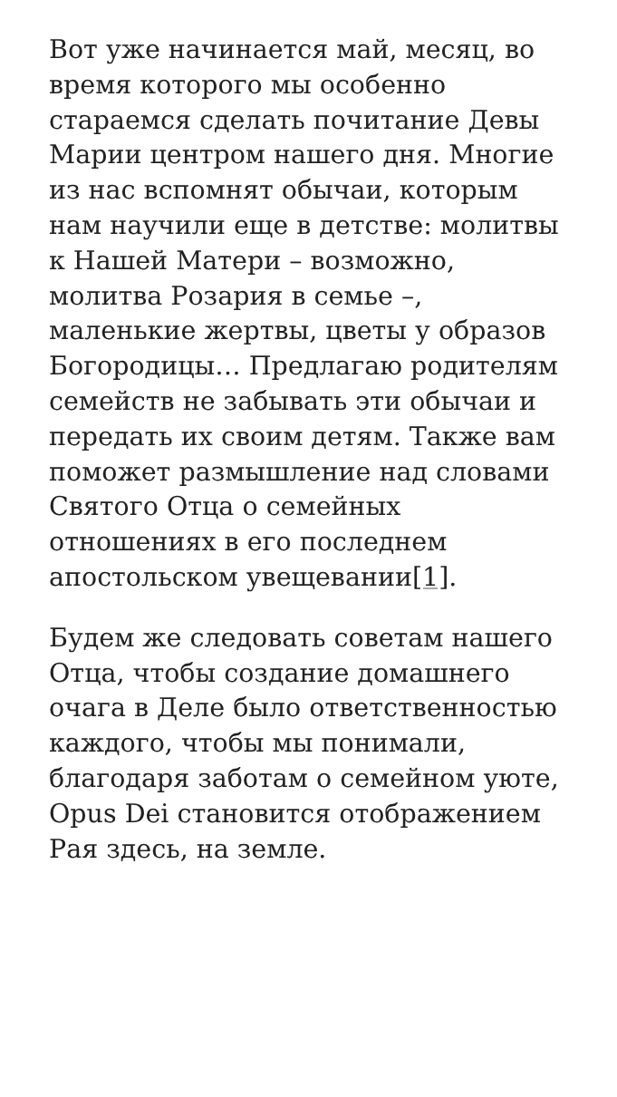Вот уже начинается май, месяц, во время которого мы особенно стараемся сделать почитание Девы Марии центром нашего дня. Многие из нас вспомнят обычаи, которым нам научили еще в детстве: молитвы к Нашей Матери – возможно, молитва Розария в семье –, маленькие жертвы, цветы у образов Богородицы… Предлагаю родителям семейств не забывать эти обычаи и передать их своим детям. Также вам поможет размышление над словами Святого Отца о семейных отношениях в его последнем апостольском увещевании[1].
Будем же следовать советам нашего Отца, чтобы создание домашнего очага в Деле было ответственностью каждого, чтобы мы понимали, благодаря заботам о семейном уюте, Opus Dei становится отображением Рая здесь, на земле.